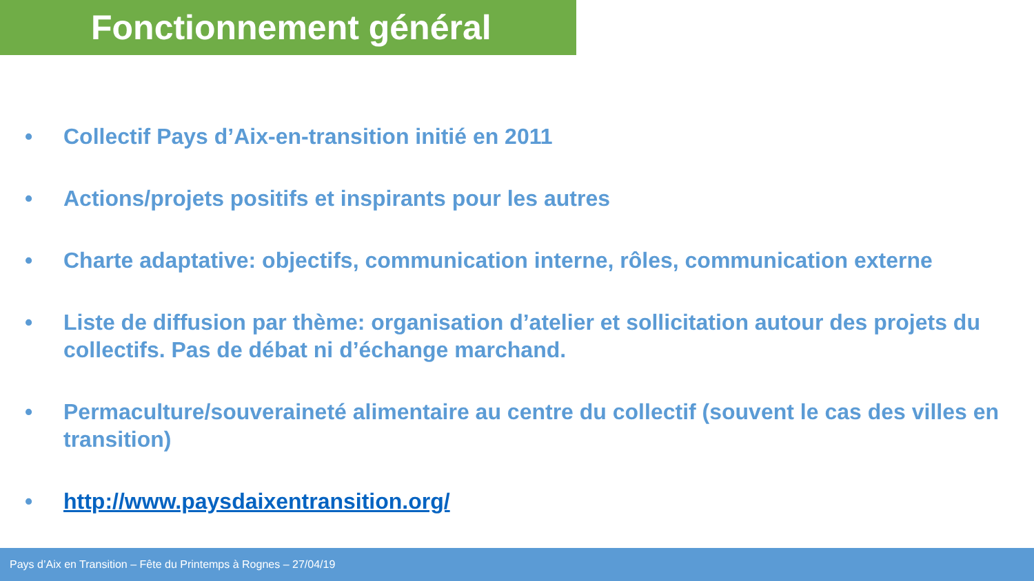Fonctionnement général
• Collectif Pays d’Aix-en-transition initié en 2011
• Actions/projets positifs et inspirants pour les autres
• Charte adaptative: objectifs, communication interne, rôles, communication externe
• Liste de diffusion par thème: organisation d’atelier et sollicitation autour des projets du collectifs. Pas de débat ni d’échange marchand.
• Permaculture/souveraineté alimentaire au centre du collectif (souvent le cas des villes en transition)
• http://www.paysdaixentransition.org/
Pays d’Aix en Transition – Fête du Printemps à Rognes – 27/04/19